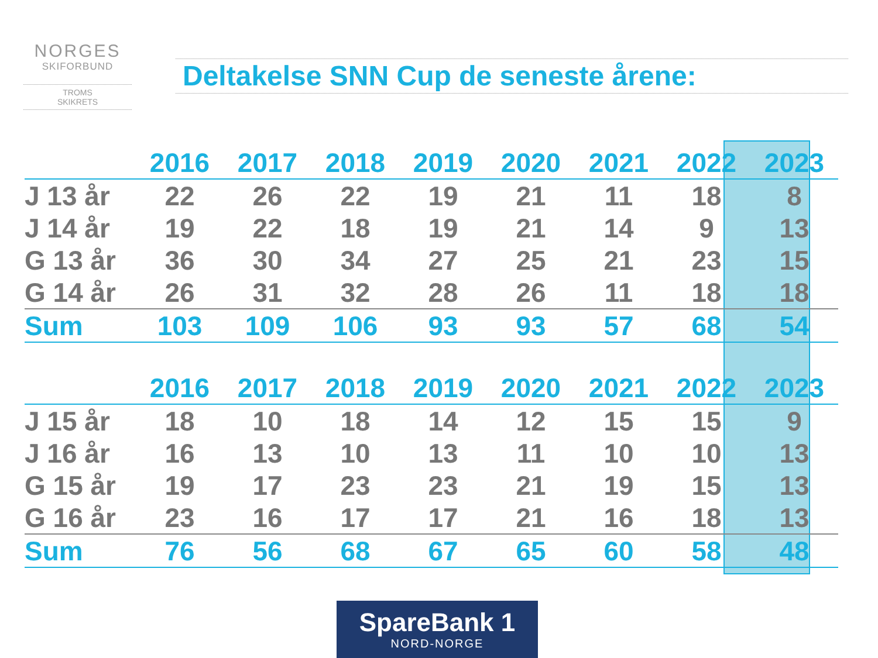NORGES
SKIFORBUND
TROMS
SKIKRETS
Deltakelse SNN Cup de seneste årene:
| | 2016 | 2017 | 2018 | 2019 | 2020 | 2021 | 2022 | 2023 |
| --- | --- | --- | --- | --- | --- | --- | --- | --- |
| J 13 år | 22 | 26 | 22 | 19 | 21 | 11 | 18 | 8 |
| J 14 år | 19 | 22 | 18 | 19 | 21 | 14 | 9 | 13 |
| G 13 år | 36 | 30 | 34 | 27 | 25 | 21 | 23 | 15 |
| G 14 år | 26 | 31 | 32 | 28 | 26 | 11 | 18 | 18 |
| Sum | 103 | 109 | 106 | 93 | 93 | 57 | 68 | 54 |
| | 2016 | 2017 | 2018 | 2019 | 2020 | 2021 | 2022 | 2023 |
| --- | --- | --- | --- | --- | --- | --- | --- | --- |
| J 15 år | 18 | 10 | 18 | 14 | 12 | 15 | 15 | 9 |
| J 16 år | 16 | 13 | 10 | 13 | 11 | 10 | 10 | 13 |
| G 15 år | 19 | 17 | 23 | 23 | 21 | 19 | 15 | 13 |
| G 16 år | 23 | 16 | 17 | 17 | 21 | 16 | 18 | 13 |
| Sum | 76 | 56 | 68 | 67 | 65 | 60 | 58 | 48 |
SpareBank 1
NORD-NORGE